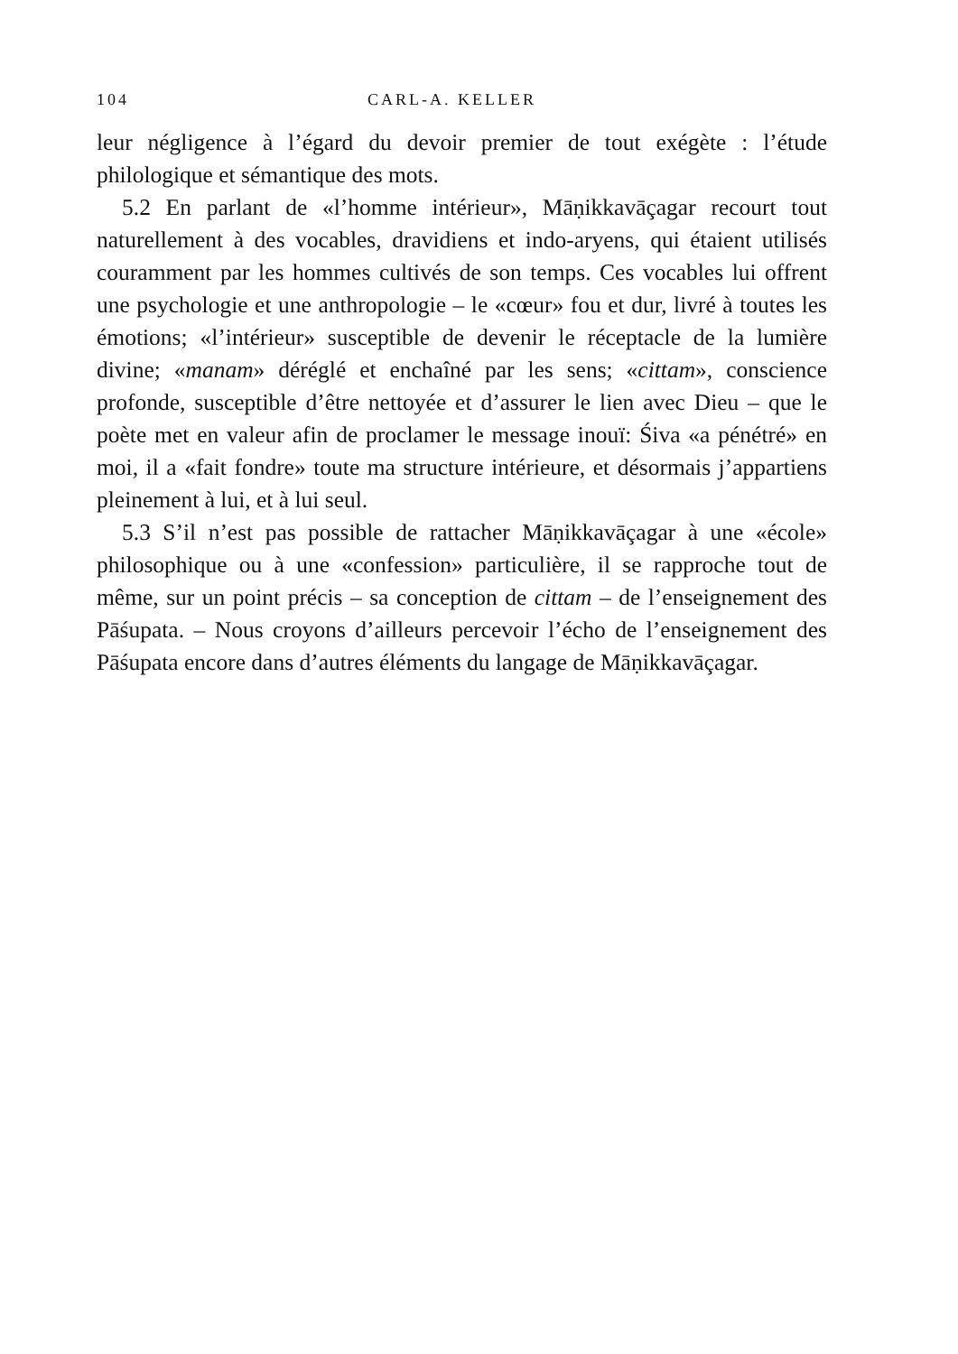104 CARL-A. KELLER
leur négligence à l’égard du devoir premier de tout exégète : l’étude philologique et sémantique des mots.
5.2 En parlant de «l’homme intérieur», Māṇikkavāçagar recourt tout naturellement à des vocables, dravidiens et indo-aryens, qui étaient utilisés couramment par les hommes cultivés de son temps. Ces vocables lui offrent une psychologie et une anthropologie – le «cœur» fou et dur, livré à toutes les émotions; «l’intérieur» susceptible de devenir le réceptacle de la lumière divine; «manam» déréglé et enchaîné par les sens; «cittam», conscience profonde, susceptible d’être nettoyée et d’assurer le lien avec Dieu – que le poète met en valeur afin de proclamer le message inouï: Śiva «a pénétré» en moi, il a «fait fondre» toute ma structure intérieure, et désormais j’appartiens pleinement à lui, et à lui seul.
5.3 S’il n’est pas possible de rattacher Māṇikkavāçagar à une «école» philosophique ou à une «confession» particulière, il se rapproche tout de même, sur un point précis – sa conception de cittam – de l’enseignement des Pāśupata. – Nous croyons d’ailleurs percevoir l’écho de l’enseignement des Pāśupata encore dans d’autres éléments du langage de Māṇikkavāçagar.